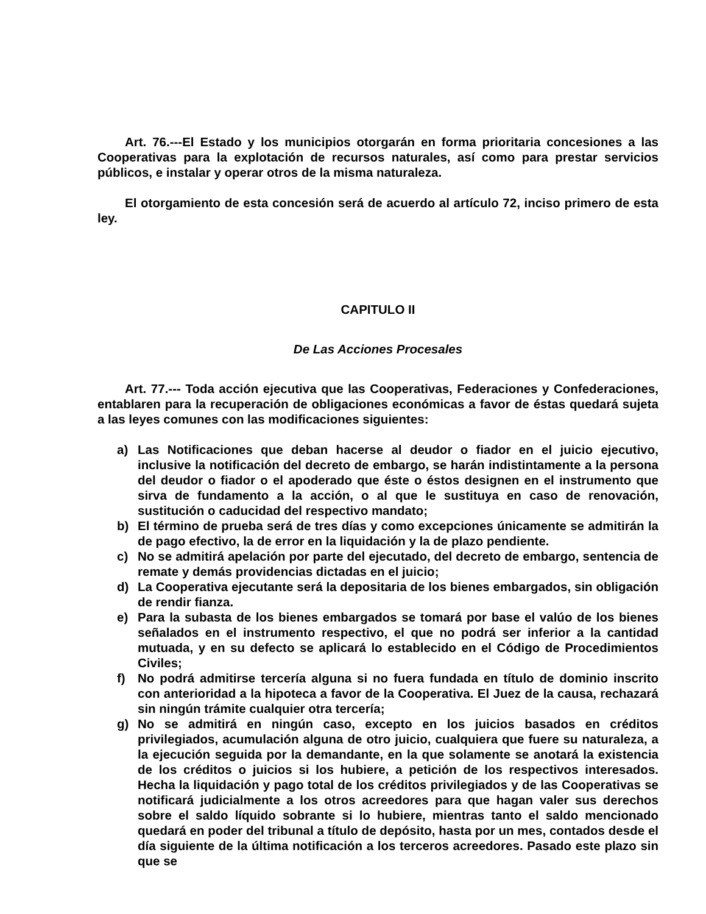Art. 76.---El Estado y los municipios otorgarán en forma prioritaria concesiones a las Cooperativas para la explotación de recursos naturales, así como para prestar servicios públicos, e instalar y operar otros de la misma naturaleza.
El otorgamiento de esta concesión será de acuerdo al artículo 72, inciso primero de esta ley.
CAPITULO II
De Las Acciones Procesales
Art. 77.--- Toda acción ejecutiva que las Cooperativas, Federaciones y Confederaciones, entablaren para la recuperación de obligaciones económicas a favor de éstas quedará sujeta a las leyes comunes con las modificaciones siguientes:
a) Las Notificaciones que deban hacerse al deudor o fiador en el juicio ejecutivo, inclusive la notificación del decreto de embargo, se harán indistintamente a la persona del deudor o fiador o el apoderado que éste o éstos designen en el instrumento que sirva de fundamento a la acción, o al que le sustituya en caso de renovación, sustitución o caducidad del respectivo mandato;
b) El término de prueba será de tres días y como excepciones únicamente se admitirán la de pago efectivo, la de error en la liquidación y la de plazo pendiente.
c) No se admitirá apelación por parte del ejecutado, del decreto de embargo, sentencia de remate y demás providencias dictadas en el juicio;
d) La Cooperativa ejecutante será la depositaria de los bienes embargados, sin obligación de rendir fianza.
e) Para la subasta de los bienes embargados se tomará por base el valúo de los bienes señalados en el instrumento respectivo, el que no podrá ser inferior a la cantidad mutuada, y en su defecto se aplicará lo establecido en el Código de Procedimientos Civiles;
f) No podrá admitirse tercería alguna si no fuera fundada en título de dominio inscrito con anterioridad a la hipoteca a favor de la Cooperativa. El Juez de la causa, rechazará sin ningún trámite cualquier otra tercería;
g) No se admitirá en ningún caso, excepto en los juicios basados en créditos privilegiados, acumulación alguna de otro juicio, cualquiera que fuere su naturaleza, a la ejecución seguida por la demandante, en la que solamente se anotará la existencia de los créditos o juicios si los hubiere, a petición de los respectivos interesados. Hecha la liquidación y pago total de los créditos privilegiados y de las Cooperativas se notificará judicialmente a los otros acreedores para que hagan valer sus derechos sobre el saldo líquido sobrante si lo hubiere, mientras tanto el saldo mencionado quedará en poder del tribunal a título de depósito, hasta por un mes, contados desde el día siguiente de la última notificación a los terceros acreedores. Pasado este plazo sin que se